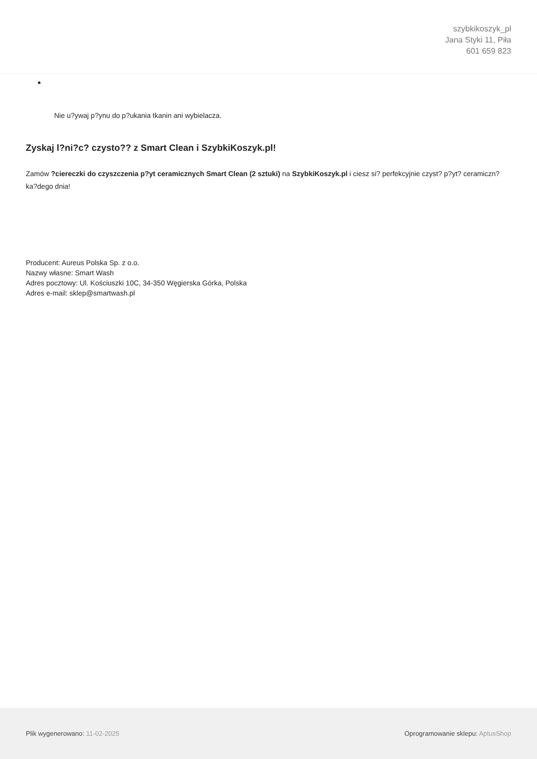szybkikoszyk_pl
Jana Styki 11, Piła
601 659 823
Nie u?ywaj p?ynu do p?ukania tkanin ani wybielacza.
Zyskaj l?ni?c? czysto?? z Smart Clean i SzybkiKoszyk.pl!
Zamów ?ciereczki do czyszczenia p?yt ceramicznych Smart Clean (2 sztuki) na SzybkiKoszyk.pl i ciesz si? perfekcyjnie czyst? p?yt? ceramiczn? ka?dego dnia!
Producent: Aureus Polska Sp. z o.o.
Nazwy własne: Smart Wash
Adres pocztowy: Ul. Kościuszki 10C, 34-350 Węgierska Górka, Polska
Adres e-mail: sklep@smartwash.pl
Plik wygenerowano: 11-02-2025 Oprogramowanie sklepu: AptusShop